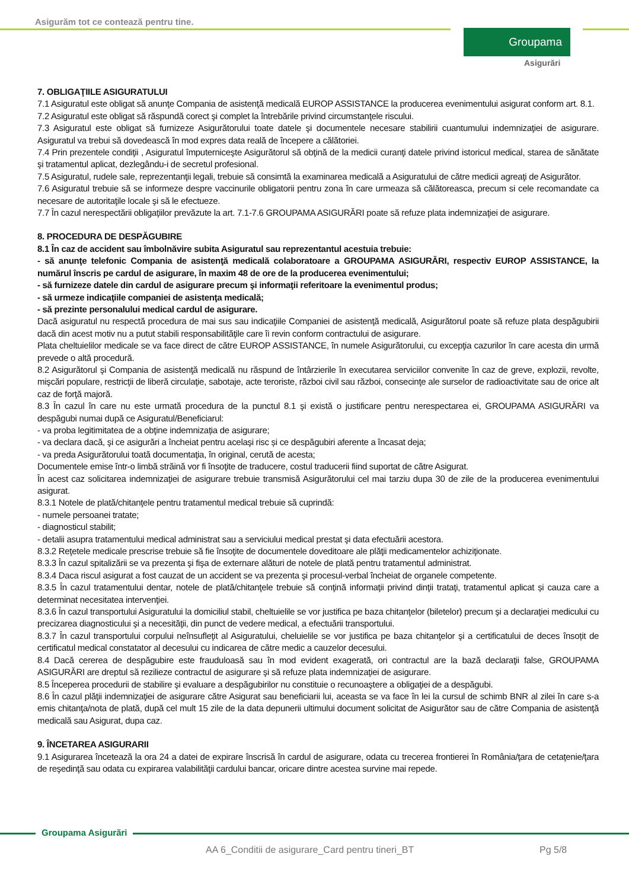Asigurăm tot ce contează pentru tine.
Groupama
Asigurări
7. OBLIGAŢIILE ASIGURATULUI
7.1 Asiguratul este obligat să anunţe Compania de asistenţă medicală EUROP ASSISTANCE la producerea evenimentului asigurat conform art. 8.1.
7.2 Asiguratul este obligat să răspundă corect şi complet la întrebările privind circumstanţele riscului.
7.3 Asiguratul este obligat să furnizeze Asigurătorului toate datele şi documentele necesare stabilirii cuantumului indemnizaţiei de asigurare. Asiguratul va trebui să dovedească în mod expres data reală de începere a călătoriei.
7.4 Prin prezentele condiţii , Asiguratul împuterniceşte Asigurătorul să obţină de la medicii curanţi datele privind istoricul medical, starea de sănătate şi tratamentul aplicat, dezlegându-i de secretul profesional.
7.5 Asiguratul, rudele sale, reprezentanţii legali, trebuie să consimtă la examinarea medicală a Asiguratului de către medicii agreaţi de Asigurător.
7.6 Asiguratul trebuie să se informeze despre vaccinurile obligatorii pentru zona în care urmeaza să călătoreasca, precum si cele recomandate ca necesare de autoritaţile locale şi să le efectueze.
7.7 În cazul nerespectării obligaţiilor prevăzute la art. 7.1-7.6 GROUPAMA ASIGURĂRI poate să refuze plata indemnizaţiei de asigurare.
8. PROCEDURA DE DESPĂGUBIRE
8.1 În caz de accident sau îmbolnăvire subita Asiguratul sau reprezentantul acestuia trebuie:
- să anunţe telefonic Compania de asistenţă medicală colaboratoare a GROUPAMA ASIGURĂRI, respectiv EUROP ASSISTANCE, la numărul înscris pe cardul de asigurare, în maxim 48 de ore de la producerea evenimentului;
- să furnizeze datele din cardul de asigurare precum şi informaţii referitoare la evenimentul produs;
- să urmeze indicaţiile companiei de asistenţa medicală;
- să prezinte personalului medical cardul de asigurare.
Dacă asiguratul nu respectă procedura de mai sus sau indicaţiile Companiei de asistenţă medicală, Asigurătorul poate să refuze plata despăgubirii dacă din acest motiv nu a putut stabili responsabilităţile care îi revin conform contractului de asigurare.
Plata cheltuielilor medicale se va face direct de către EUROP ASSISTANCE, în numele Asigurătorului, cu excepţia cazurilor în care acesta din urmă prevede o altă procedură.
8.2 Asigurătorul şi Compania de asistenţă medicală nu răspund de întârzierile în executarea serviciilor convenite în caz de greve, explozii, revolte, mişcări populare, restricţii de liberă circulaţie, sabotaje, acte teroriste, război civil sau război, consecinţe ale surselor de radioactivitate sau de orice alt caz de forţă majoră.
8.3 În cazul în care nu este urmată procedura de la punctul 8.1 şi există o justificare pentru nerespectarea ei, GROUPAMA ASIGURĂRI va despăgubi numai după ce Asiguratul/Beneficiarul:
- va proba legitimitatea de a obţine indemnizația de asigurare;
- va declara dacă, şi ce asigurări a încheiat pentru acelaşi risc și ce despăgubiri aferente a încasat deja;
- va preda Asigurătorului toată documentaţia, în original, cerută de acesta;
Documentele emise într-o limbă străină vor fi însoţite de traducere, costul traducerii fiind suportat de către Asigurat.
În acest caz solicitarea indemnizaţiei de asigurare trebuie transmisă Asigurătorului cel mai tarziu dupa 30 de zile de la producerea evenimentului asigurat.
8.3.1 Notele de plată/chitanţele pentru tratamentul medical trebuie să cuprindă:
- numele persoanei tratate;
- diagnosticul stabilit;
- detalii asupra tratamentului medical administrat sau a serviciului medical prestat şi data efectuării acestora.
8.3.2 Reţetele medicale prescrise trebuie să fie însoţite de documentele doveditoare ale plăţii medicamentelor achiziţionate.
8.3.3 În cazul spitalizării se va prezenta şi fişa de externare alături de notele de plată pentru tratamentul administrat.
8.3.4 Daca riscul asigurat a fost cauzat de un accident se va prezenta şi procesul-verbal încheiat de organele competente.
8.3.5 În cazul tratamentului dentar, notele de plată/chitanţele trebuie să conţină informaţii privind dinţii trataţi, tratamentul aplicat și cauza care a determinat necesitatea intervenţiei.
8.3.6 În cazul transportului Asiguratului la domiciliul stabil, cheltuielile se vor justifica pe baza chitanţelor (biletelor) precum şi a declaraţiei medicului cu precizarea diagnosticului şi a necesităţii, din punct de vedere medical, a efectuării transportului.
8.3.7 În cazul transportului corpului neînsufleţit al Asiguratului, cheluielile se vor justifica pe baza chitanţelor şi a certificatului de deces însoțit de certificatul medical constatator al decesului cu indicarea de către medic a cauzelor decesului.
8.4 Dacă cererea de despăgubire este frauduloasă sau în mod evident exagerată, ori contractul are la bază declaraţii false, GROUPAMA ASIGURĂRI are dreptul să rezilieze contractul de asigurare şi să refuze plata indemnizaţiei de asigurare.
8.5 Începerea procedurii de stabilire şi evaluare a despăgubirilor nu constituie o recunoaştere a obligaţiei de a despăgubi.
8.6 În cazul plăţii indemnizaţiei de asigurare către Asigurat sau beneficiarii lui, aceasta se va face în lei la cursul de schimb BNR al zilei în care s-a emis chitanţa/nota de plată, după cel mult 15 zile de la data depunerii ultimului document solicitat de Asigurător sau de către Compania de asistenţă medicală sau Asigurat, dupa caz.
9. ÎNCETAREA ASIGURARII
9.1 Asigurarea încetează la ora 24 a datei de expirare înscrisă în cardul de asigurare, odata cu trecerea frontierei în România/ţara de cetaţenie/ţara de reşedinţă sau odata cu expirarea valabilităţii cardului bancar, oricare dintre acestea survine mai repede.
Groupama Asigurări
AA 6_Conditii de asigurare_Card pentru tineri_BT
Pg 5/8